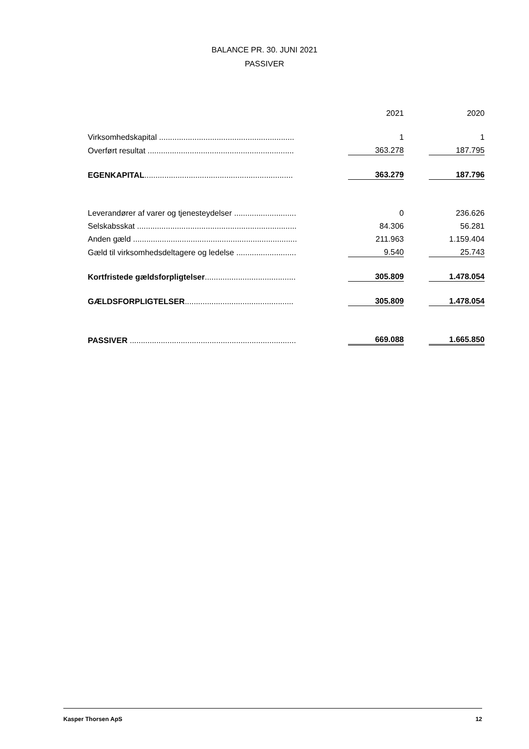BALANCE PR. 30. JUNI 2021
PASSIVER
| | | 2021 | | 2020 |
| Virksomhedskapital ............................................................. | | 1 | | 1 |
| Overført resultat .................................................................. | | 363.278 | | 187.795 |
| EGENKAPITAL ................................................................... | | 363.279 | | 187.796 |
| Leverandører af varer og tjenesteydelser ............................ | | 0 | | 236.626 |
| Selskabsskat ........................................................................ | | 84.306 | | 56.281 |
| Anden gæld .......................................................................... | | 211.963 | | 1.159.404 |
| Gæld til virksomhedsdeltagere og ledelse ........................... | | 9.540 | | 25.743 |
| Kortfristede gældsforpligtelser ......................................... | | 305.809 | | 1.478.054 |
| GÆLDSFORPLIGTELSER ................................................. | | 305.809 | | 1.478.054 |
| PASSIVER ........................................................................... | | 669.088 | | 1.665.850 |
Kasper Thorsen ApS 12